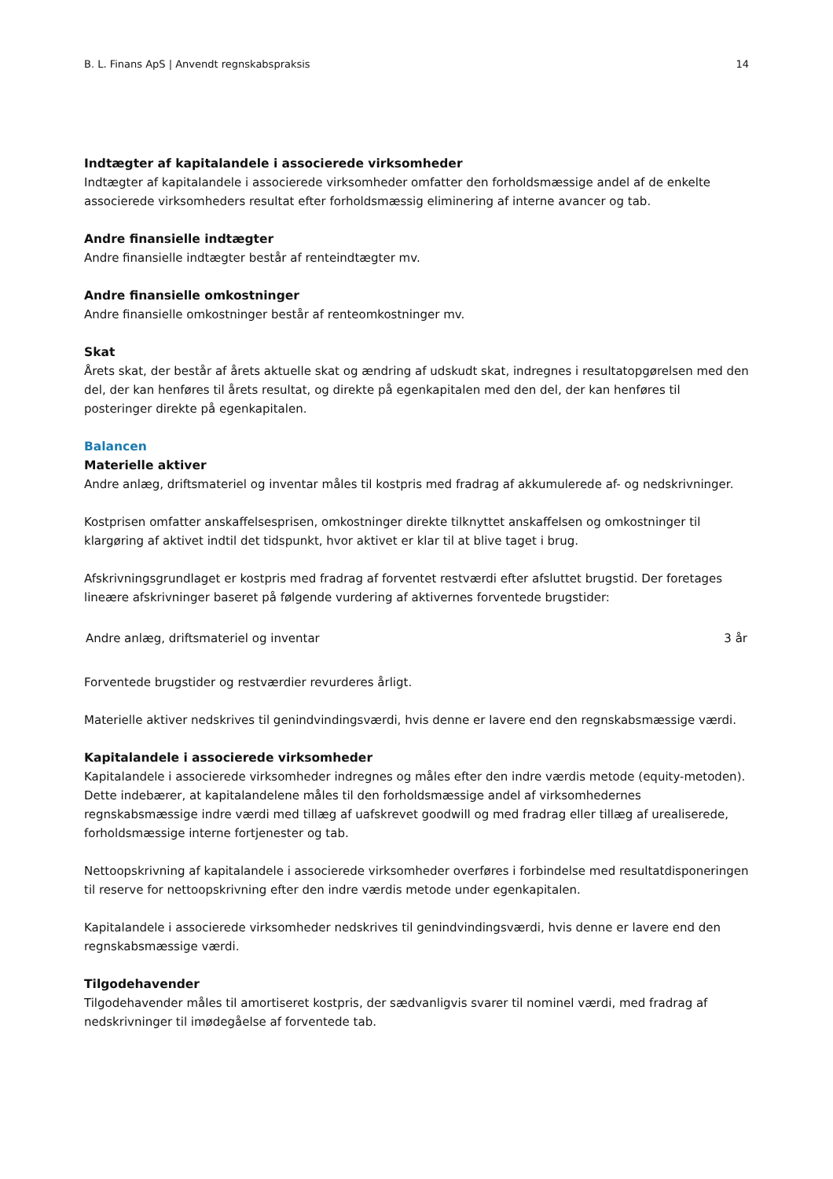B. L. Finans ApS | Anvendt regnskabspraksis 14
Indtægter af kapitalandele i associerede virksomheder
Indtægter af kapitalandele i associerede virksomheder omfatter den forholdsmæssige andel af de enkelte associerede virksomheders resultat efter forholdsmæssig eliminering af interne avancer og tab.
Andre finansielle indtægter
Andre finansielle indtægter består af renteindtægter mv.
Andre finansielle omkostninger
Andre finansielle omkostninger består af renteomkostninger mv.
Skat
Årets skat, der består af årets aktuelle skat og ændring af udskudt skat, indregnes i resultatopgørelsen med den del, der kan henføres til årets resultat, og direkte på egenkapitalen med den del, der kan henføres til posteringer direkte på egenkapitalen.
Balancen
Materielle aktiver
Andre anlæg, driftsmateriel og inventar måles til kostpris med fradrag af akkumulerede af- og nedskrivninger.
Kostprisen omfatter anskaffelsesprisen, omkostninger direkte tilknyttet anskaffelsen og omkostninger til klargøring af aktivet indtil det tidspunkt, hvor aktivet er klar til at blive taget i brug.
Afskrivningsgrundlaget er kostpris med fradrag af forventet restværdi efter afsluttet brugstid. Der foretages lineære afskrivninger baseret på følgende vurdering af aktivernes forventede brugstider:
| Andre anlæg, driftsmateriel og inventar | 3 år |
Forventede brugstider og restværdier revurderes årligt.
Materielle aktiver nedskrives til genindvindingsværdi, hvis denne er lavere end den regnskabsmæssige værdi.
Kapitalandele i associerede virksomheder
Kapitalandele i associerede virksomheder indregnes og måles efter den indre værdis metode (equity-metoden). Dette indebærer, at kapitalandelene måles til den forholdsmæssige andel af virksomhedernes regnskabsmæssige indre værdi med tillæg af uafskrevet goodwill og med fradrag eller tillæg af urealiserede, forholdsmæssige interne fortjenester og tab.
Nettoopskrivning af kapitalandele i associerede virksomheder overføres i forbindelse med resultatdisponeringen til reserve for nettoopskrivning efter den indre værdis metode under egenkapitalen.
Kapitalandele i associerede virksomheder nedskrives til genindvindingsværdi, hvis denne er lavere end den regnskabsmæssige værdi.
Tilgodehavender
Tilgodehavender måles til amortiseret kostpris, der sædvanligvis svarer til nominel værdi, med fradrag af nedskrivninger til imødegåelse af forventede tab.